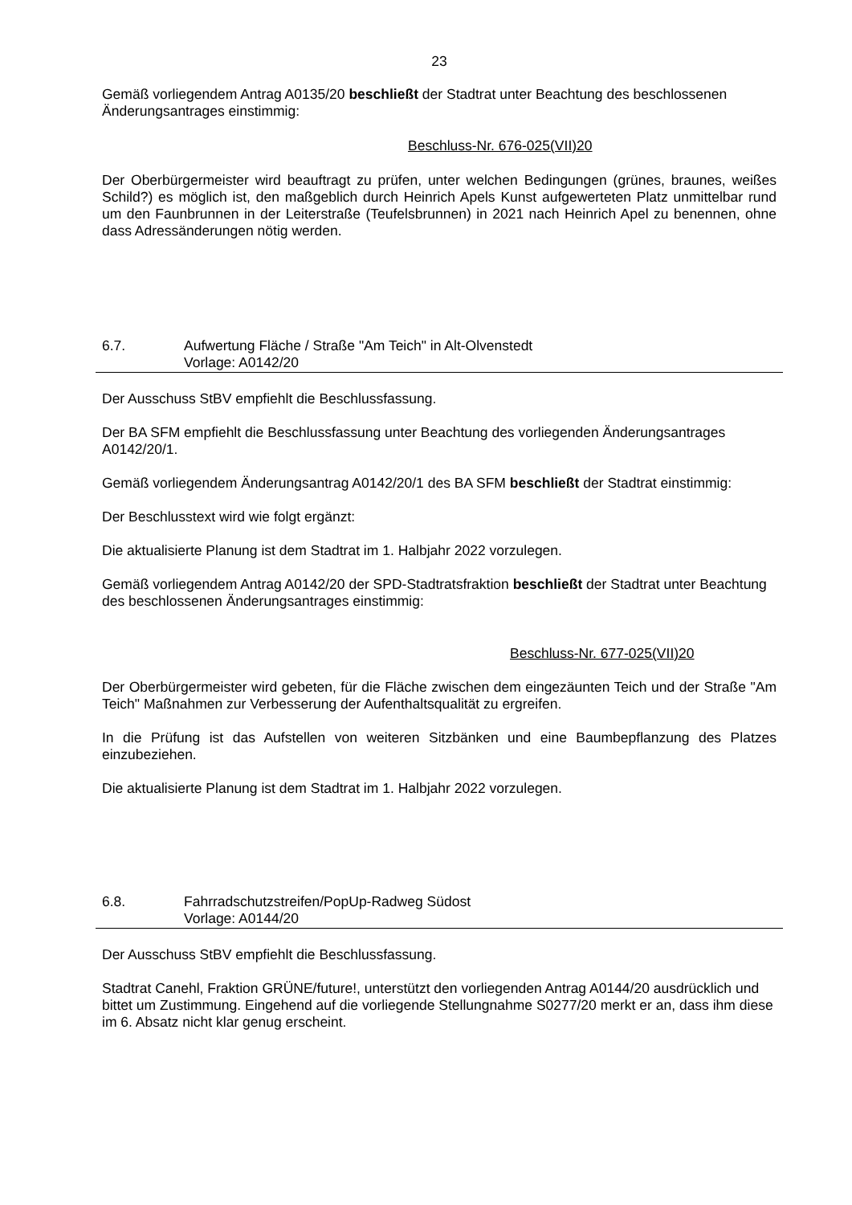23
Gemäß vorliegendem Antrag A0135/20 beschließt der Stadtrat unter Beachtung des beschlossenen Änderungsantrages einstimmig:
Beschluss-Nr. 676-025(VII)20
Der Oberbürgermeister wird beauftragt zu prüfen, unter welchen Bedingungen (grünes, braunes, weißes Schild?) es möglich ist, den maßgeblich durch Heinrich Apels Kunst aufgewerteten Platz unmittelbar rund um den Faunbrunnen in der Leiterstraße (Teufelsbrunnen) in 2021 nach Heinrich Apel zu benennen, ohne dass Adressänderungen nötig werden.
6.7. Aufwertung Fläche / Straße "Am Teich" in Alt-Olvenstedt
Vorlage: A0142/20
Der Ausschuss StBV empfiehlt die Beschlussfassung.
Der BA SFM empfiehlt die Beschlussfassung unter Beachtung des vorliegenden Änderungsantrages A0142/20/1.
Gemäß vorliegendem Änderungsantrag A0142/20/1 des BA SFM beschließt der Stadtrat einstimmig:
Der Beschlusstext wird wie folgt ergänzt:
Die aktualisierte Planung ist dem Stadtrat im 1. Halbjahr 2022 vorzulegen.
Gemäß vorliegendem Antrag A0142/20 der SPD-Stadtratsfraktion beschließt der Stadtrat unter Beachtung des beschlossenen Änderungsantrages einstimmig:
Beschluss-Nr. 677-025(VII)20
Der Oberbürgermeister wird gebeten, für die Fläche zwischen dem eingezäunten Teich und der Straße "Am Teich" Maßnahmen zur Verbesserung der Aufenthaltsqualität zu ergreifen.
In die Prüfung ist das Aufstellen von weiteren Sitzbänken und eine Baumbepflanzung des Platzes einzubeziehen.
Die aktualisierte Planung ist dem Stadtrat im 1. Halbjahr 2022 vorzulegen.
6.8. Fahrradschutzstreifen/PopUp-Radweg Südost
Vorlage: A0144/20
Der Ausschuss StBV empfiehlt die Beschlussfassung.
Stadtrat Canehl, Fraktion GRÜNE/future!, unterstützt den vorliegenden Antrag A0144/20 ausdrücklich und bittet um Zustimmung. Eingehend auf die vorliegende Stellungnahme S0277/20 merkt er an, dass ihm diese im 6. Absatz nicht klar genug erscheint.